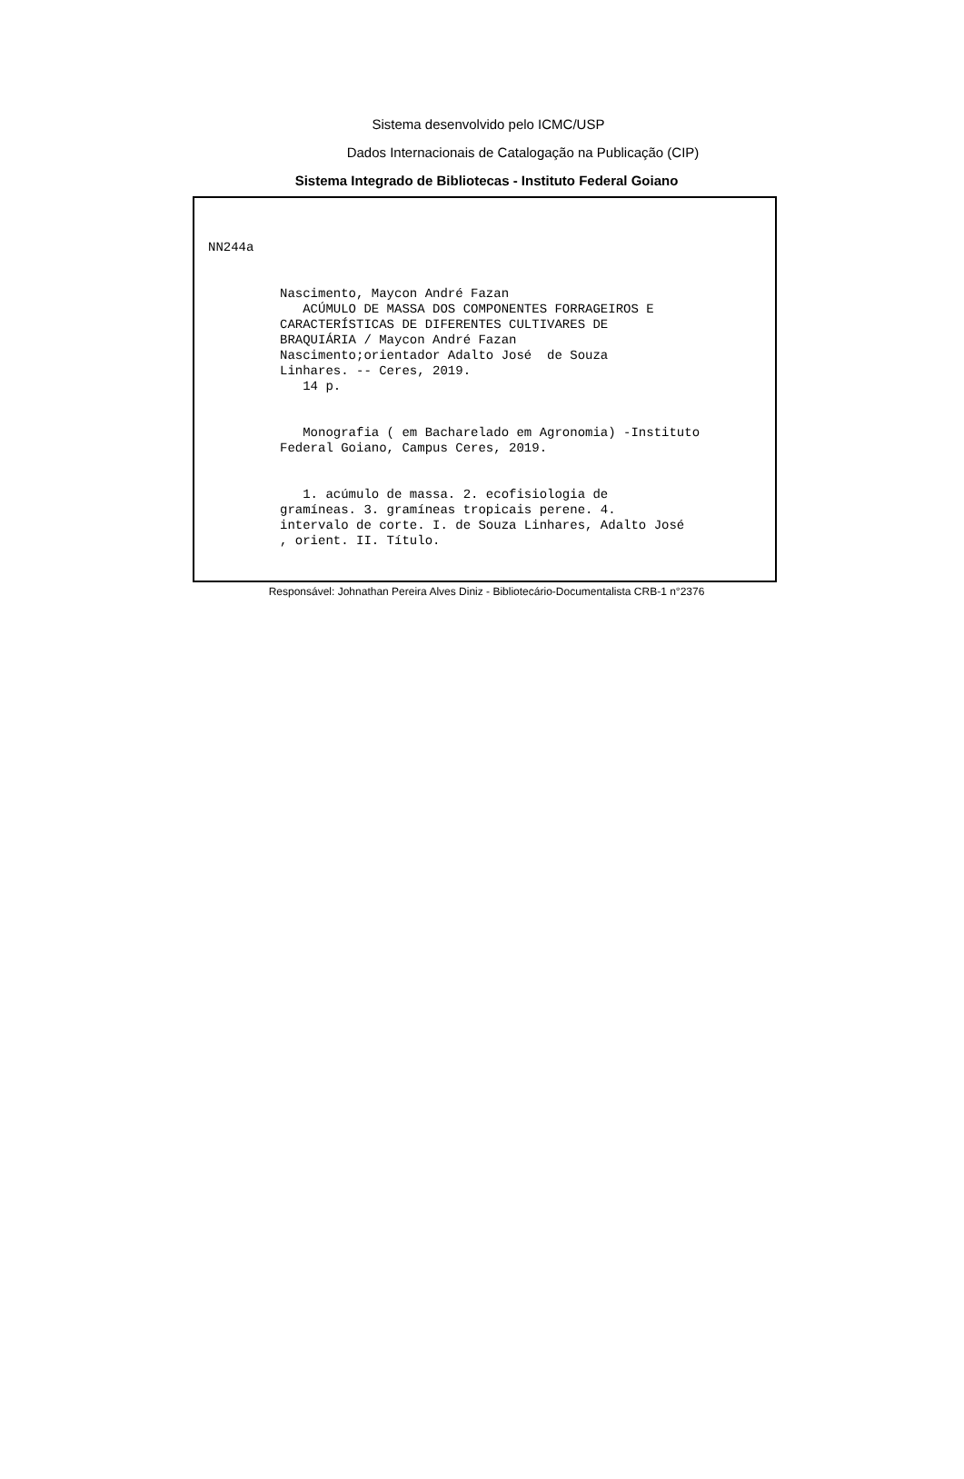Sistema desenvolvido pelo ICMC/USP
Dados Internacionais de Catalogação na Publicação (CIP)
Sistema Integrado de Bibliotecas - Instituto Federal Goiano
NN244a
Nascimento, Maycon André Fazan ACÚMULO DE MASSA DOS COMPONENTES FORRAGEIROS E CARACTERÍSTICAS DE DIFERENTES CULTIVARES DE BRAQUIÁRIA / Maycon André Fazan Nascimento;orientador Adalto José de Souza Linhares. -- Ceres, 2019. 14 p. Monografia ( em Bacharelado em Agronomia) -Instituto Federal Goiano, Campus Ceres, 2019. 1. acúmulo de massa. 2. ecofisiologia de gramíneas. 3. gramíneas tropicais perene. 4. intervalo de corte. I. de Souza Linhares, Adalto José , orient. II. Título.
Responsável: Johnathan Pereira Alves Diniz - Bibliotecário-Documentalista CRB-1 n°2376